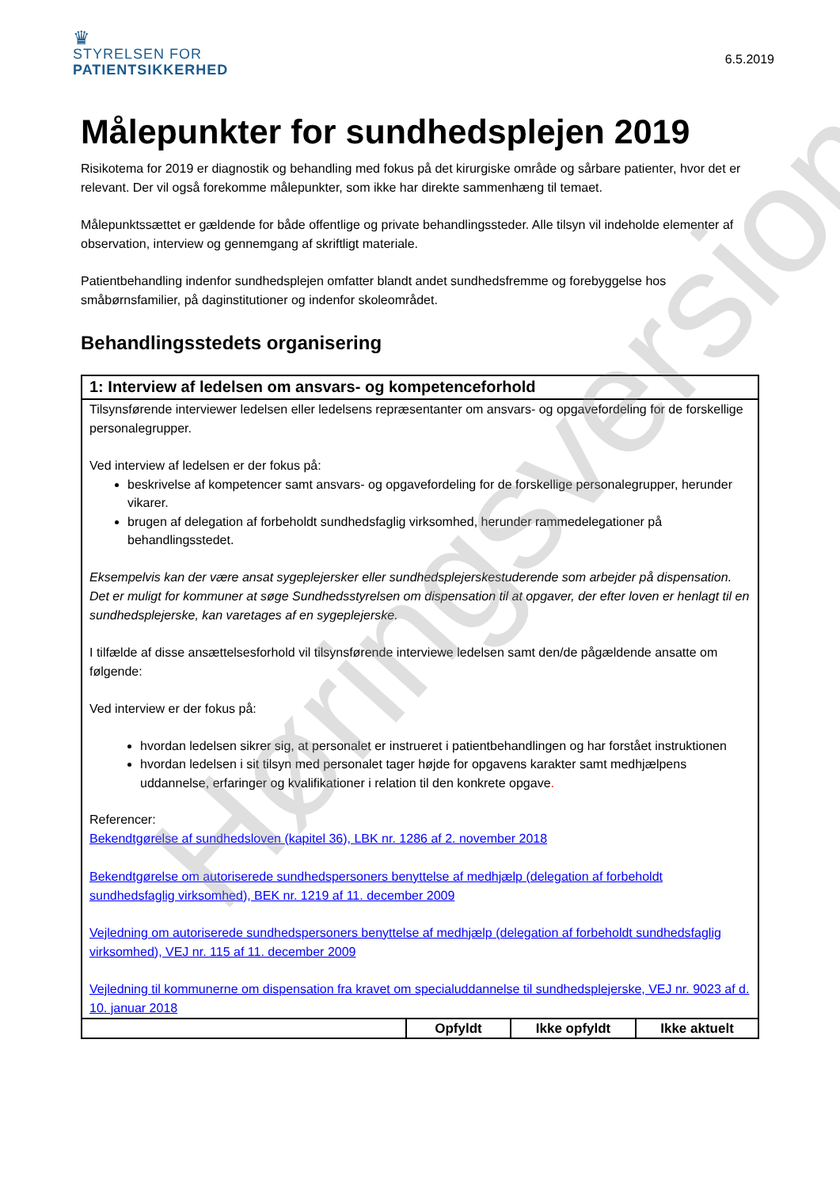♛
STYRELSEN FOR
PATIENTSIKKERHED
6.5.2019
Målepunkter for sundhedsplejen 2019
Risikotema for 2019 er diagnostik og behandling med fokus på det kirurgiske område og sårbare patienter, hvor det er relevant. Der vil også forekomme målepunkter, som ikke har direkte sammenhæng til temaet.
Målepunktssættet er gældende for både offentlige og private behandlingssteder. Alle tilsyn vil indeholde elementer af observation, interview og gennemgang af skriftligt materiale.
Patientbehandling indenfor sundhedsplejen omfatter blandt andet sundhedsfremme og forebyggelse hos småbørnsfamilier, på daginstitutioner og indenfor skoleområdet.
Behandlingsstedets organisering
| 1: Interview af ledelsen om ansvars- og kompetenceforhold | | | |
| --- | --- | --- | --- |
| Tilsynsførende interviewer ledelsen eller ledelsens repræsentanter om ansvars- og opgavefordeling for de forskellige personalegrupper. Ved interview af ledelsen er der fokus på: beskrivelse af kompetencer samt ansvars- og opgavefordeling for de forskellige personalegrupper, herunder vikarer. brugen af delegation af forbeholdt sundhedsfaglig virksomhed, herunder rammedelegationer på behandlingsstedet. Eksempelvis kan der være ansat sygeplejersker eller sundhedsplejerskestuderende som arbejder på dispensation. Det er muligt for kommuner at søge Sundhedsstyrelsen om dispensation til at opgaver, der efter loven er henlagt til en sundhedsplejerske, kan varetages af en sygeplejerske. I tilfælde af disse ansættelsesforhold vil tilsynsførende interviewe ledelsen samt den/de pågældende ansatte om følgende: Ved interview er der fokus på: hvordan ledelsen sikrer sig, at personalet er instrueret i patientbehandlingen og har forstået instruktionen hvordan ledelsen i sit tilsyn med personalet tager højde for opgavens karakter samt medhjælpens uddannelse, erfaringer og kvalifikationer i relation til den konkrete opgave . Referencer: Bekendtgørelse af sundhedsloven (kapitel 36), LBK nr. 1286 af 2. november 2018 Bekendtgørelse om autoriserede sundhedspersoners benyttelse af medhjælp (delegation af forbeholdt sundhedsfaglig virksomhed), BEK nr. 1219 af 11. december 2009 Vejledning om autoriserede sundhedspersoners benyttelse af medhjælp (delegation af forbeholdt sundhedsfaglig virksomhed), VEJ nr. 115 af 11. december 2009 Vejledning til kommunerne om dispensation fra kravet om specialuddannelse til sundhedsplejerske, VEJ nr. 9023 af d. 10. januar 2018 | | | |
| | Opfyldt | Ikke opfyldt | Ikke aktuelt |
Høringsversion